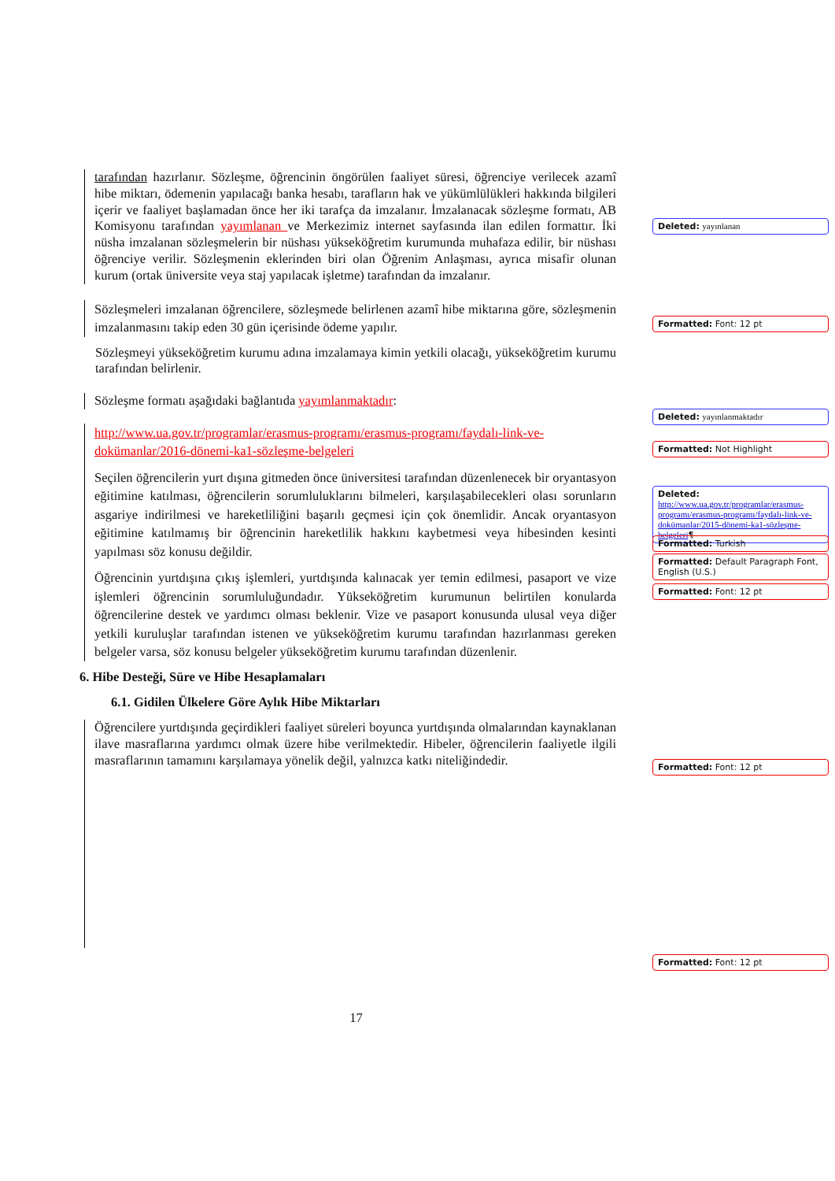tarafından hazırlanır. Sözleşme, öğrencinin öngörülen faaliyet süresi, öğrenciye verilecek azamî hibe miktarı, ödemenin yapılacağı banka hesabı, tarafların hak ve yükümlülükleri hakkında bilgileri içerir ve faaliyet başlamadan önce her iki tarafça da imzalanır. İmzalanacak sözleşme formatı, AB Komisyonu tarafından yayımlanan ve Merkezimiz internet sayfasında ilan edilen formattır. İki nüsha imzalanan sözleşmelerin bir nüshası yükseköğretim kurumunda muhafaza edilir, bir nüshası öğrenciye verilir. Sözleşmenin eklerinden biri olan Öğrenim Anlaşması, ayrıca misafir olunan kurum (ortak üniversite veya staj yapılacak işletme) tarafından da imzalanır.
Sözleşmeleri imzalanan öğrencilere, sözleşmede belirlenen azamî hibe miktarına göre, sözleşmenin imzalanmasını takip eden 30 gün içerisinde ödeme yapılır.
Sözleşmeyi yükseköğretim kurumu adına imzalamaya kimin yetkili olacağı, yükseköğretim kurumu tarafından belirlenir.
Sözleşme formatı aşağıdaki bağlantıda yayımlanmaktadır:
http://www.ua.gov.tr/programlar/erasmus-programı/erasmus-programı/faydalı-link-ve-dokümanlar/2016-dönemi-ka1-sözleşme-belgeleri
Seçilen öğrencilerin yurt dışına gitmeden önce üniversitesi tarafından düzenlenecek bir oryantasyon eğitimine katılması, öğrencilerin sorumluluklarını bilmeleri, karşılaşabilecekleri olası sorunların asgariye indirilmesi ve hareketliliğini başarılı geçmesi için çok önemlidir. Ancak oryantasyon eğitimine katılmamış bir öğrencinin hareketlilik hakkını kaybetmesi veya hibesinden kesinti yapılması söz konusu değildir.
Öğrencinin yurtdışına çıkış işlemleri, yurtdışında kalınacak yer temin edilmesi, pasaport ve vize işlemleri öğrencinin sorumluluğundadır. Yükseköğretim kurumunun belirtilen konularda öğrencilerine destek ve yardımcı olması beklenir. Vize ve pasaport konusunda ulusal veya diğer yetkili kuruluşlar tarafından istenen ve yükseköğretim kurumu tarafından hazırlanması gereken belgeler varsa, söz konusu belgeler yükseköğretim kurumu tarafından düzenlenir.
6. Hibe Desteği, Süre ve Hibe Hesaplamaları
6.1. Gidilen Ülkelere Göre Aylık Hibe Miktarları
Öğrencilere yurtdışında geçirdikleri faaliyet süreleri boyunca yurtdışında olmalarından kaynaklanan ilave masraflarına yardımcı olmak üzere hibe verilmektedir. Hibeler, öğrencilerin faaliyetle ilgili masraflarının tamamını karşılamaya yönelik değil, yalnızca katkı niteliğindedir.
Deleted: yayınlanan
Formatted: Font: 12 pt
Deleted: yayınlanmaktadır
Formatted: Not Highlight
Deleted: http://www.ua.gov.tr/programlar/erasmus-programı/erasmus-programı/faydalı-link-ve-dokümanlar/2015-dönemi-ka1-sözleşme-belgeleri¶
Formatted: Turkish
Formatted: Default Paragraph Font, English (U.S.)
Formatted: Font: 12 pt
Formatted: Font: 12 pt
Formatted: Font: 12 pt
17